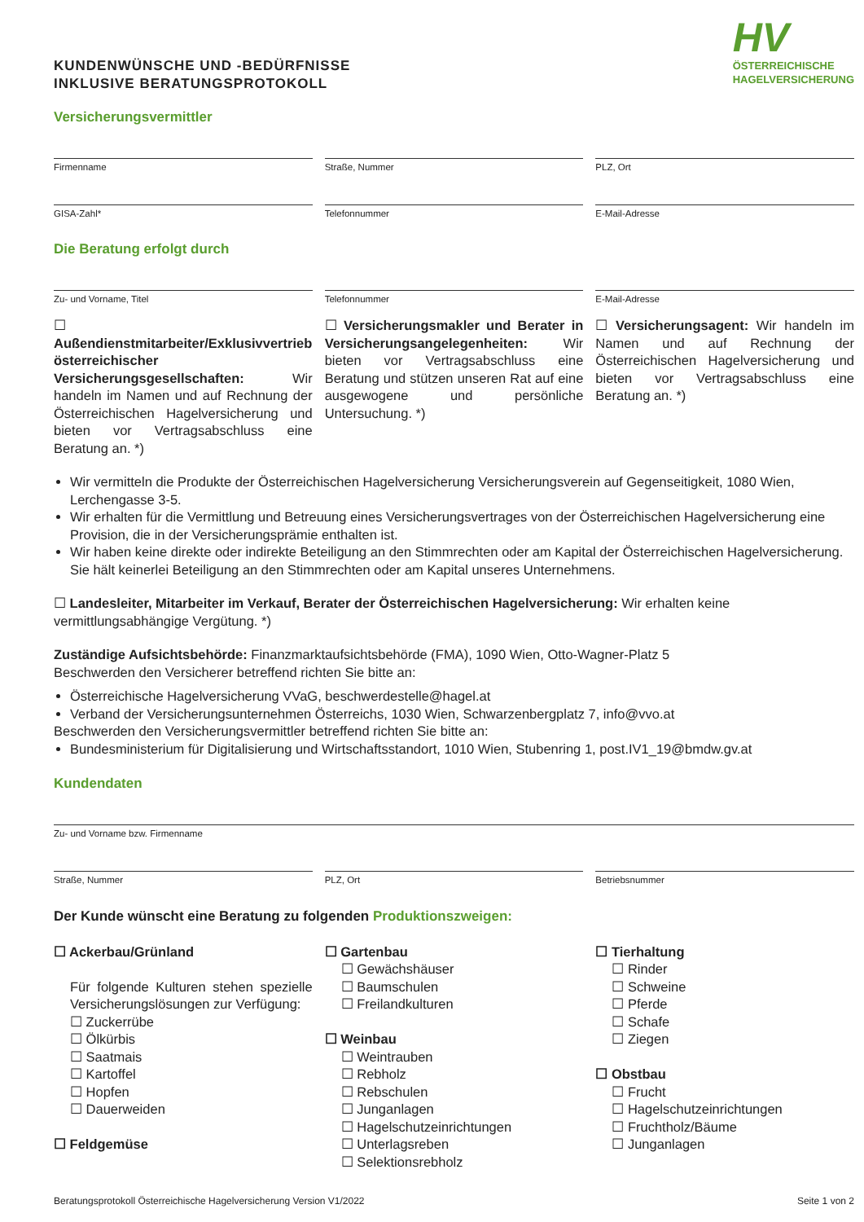KUNDENWÜNSCHE UND -BEDÜRFNISSE
INKLUSIVE BERATUNGSPROTOKOLL
HV
ÖSTERREICHISCHE
HAGELVERSICHERUNG
Versicherungsvermittler
Firmenname Straße, Nummer PLZ, Ort
GISA-Zahl* Telefonnummer E-Mail-Adresse
Die Beratung erfolgt durch
Zu- und Vorname, Titel Telefonnummer E-Mail-Adresse
☐ Außendienstmitarbeiter/Exklusivvertrieb österreichischer Versicherungsgesellschaften: Wir handeln im Namen und auf Rechnung der Österreichischen Hagelversicherung und bieten vor Vertragsabschluss eine Beratung an. *)
☐ Versicherungsmakler und Berater in Versicherungsangelegenheiten: Wir bieten vor Vertragsabschluss eine Beratung und stützen unseren Rat auf eine ausgewogene und persönliche Untersuchung. *)
☐ Versicherungsagent: Wir handeln im Namen und auf Rechnung der Österreichischen Hagelversicherung und bieten vor Vertragsabschluss eine Beratung an. *)
Wir vermitteln die Produkte der Österreichischen Hagelversicherung Versicherungsverein auf Gegenseitigkeit, 1080 Wien, Lerchengasse 3-5.
Wir erhalten für die Vermittlung und Betreuung eines Versicherungsvertrages von der Österreichischen Hagelversicherung eine Provision, die in der Versicherungsprämie enthalten ist.
Wir haben keine direkte oder indirekte Beteiligung an den Stimmrechten oder am Kapital der Österreichischen Hagelversicherung. Sie hält keinerlei Beteiligung an den Stimmrechten oder am Kapital unseres Unternehmens.
☐ Landesleiter, Mitarbeiter im Verkauf, Berater der Österreichischen Hagelversicherung: Wir erhalten keine vermittlungsabhängige Vergütung. *)
Zuständige Aufsichtsbehörde: Finanzmarktaufsichtsbehörde (FMA), 1090 Wien, Otto-Wagner-Platz 5
Beschwerden den Versicherer betreffend richten Sie bitte an:
Österreichische Hagelversicherung VVaG, beschwerdestelle@hagel.at
Verband der Versicherungsunternehmen Österreichs, 1030 Wien, Schwarzenbergplatz 7, info@vvo.at
Beschwerden den Versicherungsvermittler betreffend richten Sie bitte an:
Bundesministerium für Digitalisierung und Wirtschaftsstandort, 1010 Wien, Stubenring 1, post.IV1_19@bmdw.gv.at
Kundendaten
Zu- und Vorname bzw. Firmenname
Straße, Nummer PLZ, Ort Betriebsnummer
Der Kunde wünscht eine Beratung zu folgenden Produktionszweigen:
☐ Ackerbau/Grünland
Für folgende Kulturen stehen spezielle Versicherungslösungen zur Verfügung:
☐ Zuckerrübe
☐ Ölkürbis
☐ Saatmais
☐ Kartoffel
☐ Hopfen
☐ Dauerweiden
☐ Feldgemüse
☐ Gartenbau
☐ Gewächshäuser
☐ Baumschulen
☐ Freilandkulturen
☐ Weinbau
☐ Weintrauben
☐ Rebholz
☐ Rebschulen
☐ Junganlagen
☐ Hagelschutzeinrichtungen
☐ Unterlagsreben
☐ Selektionsrebholz
☐ Tierhaltung
☐ Rinder
☐ Schweine
☐ Pferde
☐ Schafe
☐ Ziegen
☐ Obstbau
☐ Frucht
☐ Hagelschutzeinrichtungen
☐ Fruchtholz/Bäume
☐ Junganlagen
Beratungsprotokoll Österreichische Hagelversicherung Version V1/2022 Seite 1 von 2